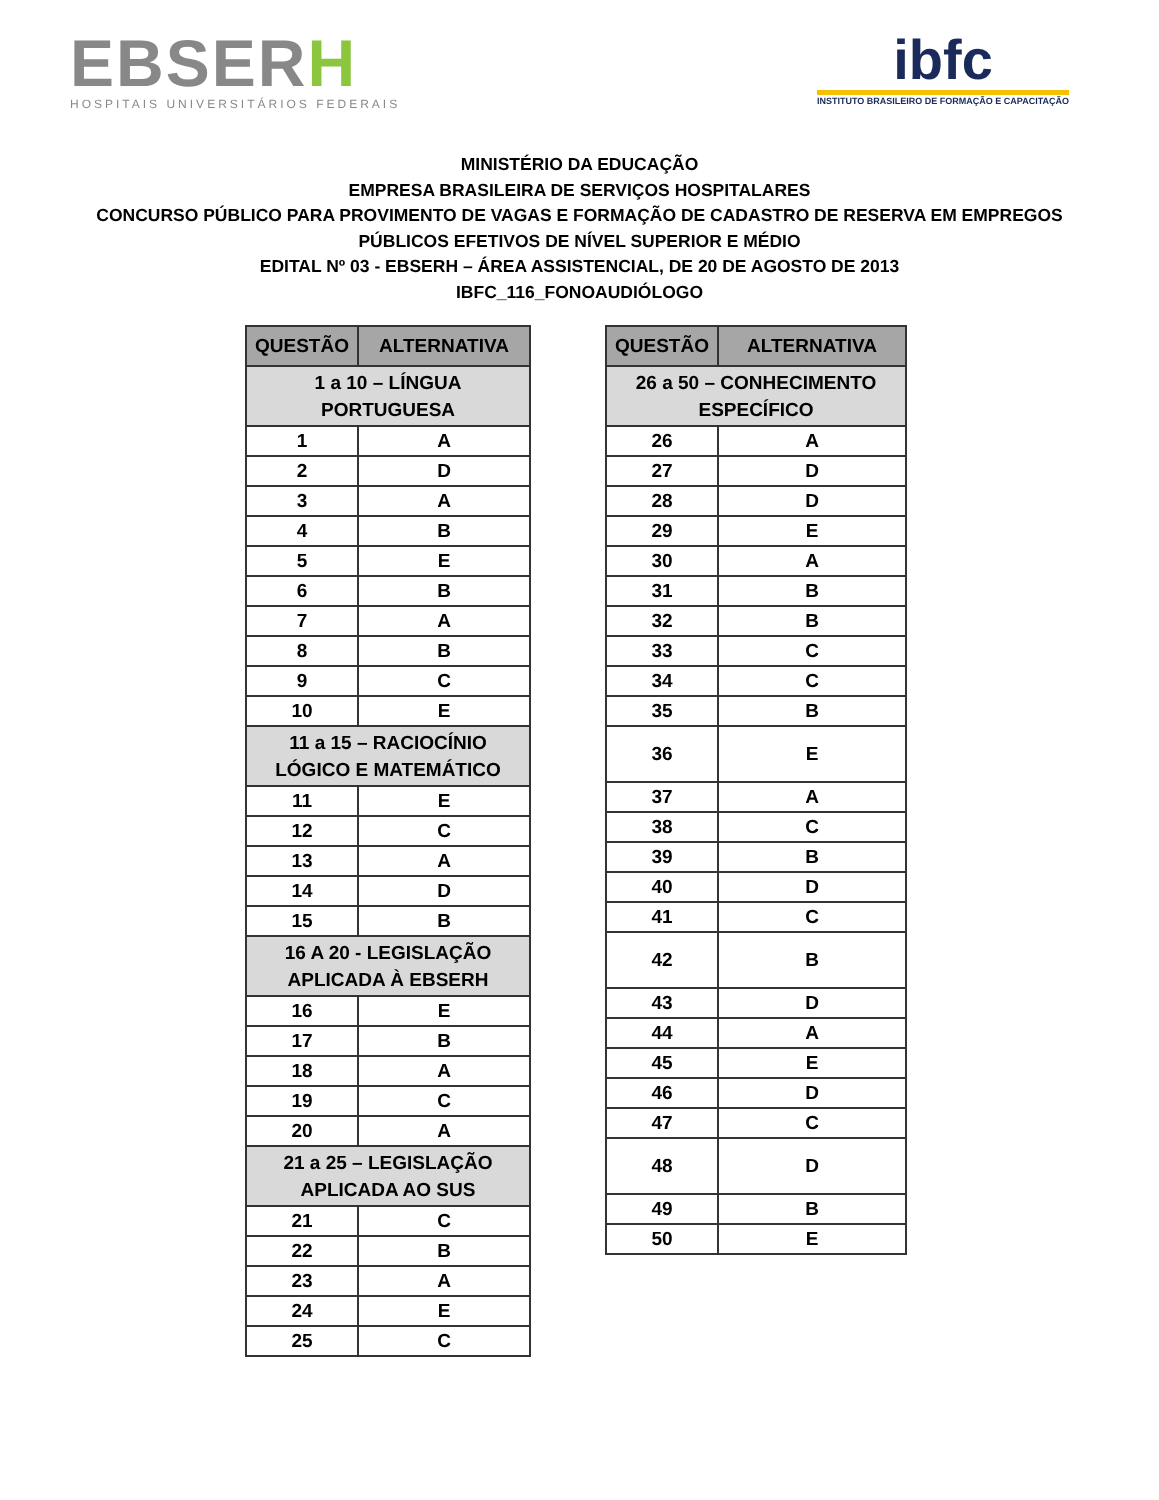EBSERH
HOSPITAIS UNIVERSITÁRIOS FEDERAIS
ibfc
INSTITUTO BRASILEIRO DE FORMAÇÃO E CAPACITAÇÃO
MINISTÉRIO DA EDUCAÇÃO
EMPRESA BRASILEIRA DE SERVIÇOS HOSPITALARES
CONCURSO PÚBLICO PARA PROVIMENTO DE VAGAS E FORMAÇÃO DE CADASTRO DE RESERVA EM EMPREGOS
PÚBLICOS EFETIVOS DE NÍVEL SUPERIOR E MÉDIO
EDITAL Nº 03 - EBSERH – ÁREA ASSISTENCIAL, DE 20 DE AGOSTO DE 2013
IBFC_116_FONOAUDIÓLOGO
| QUESTÃO | ALTERNATIVA |
| --- | --- |
| 1 a 10 – LÍNGUA PORTUGUESA | |
| 1 | A |
| 2 | D |
| 3 | A |
| 4 | B |
| 5 | E |
| 6 | B |
| 7 | A |
| 8 | B |
| 9 | C |
| 10 | E |
| 11 a 15 – RACIOCÍNIO LÓGICO E MATEMÁTICO | |
| 11 | E |
| 12 | C |
| 13 | A |
| 14 | D |
| 15 | B |
| 16 A 20 - LEGISLAÇÃO APLICADA À EBSERH | |
| 16 | E |
| 17 | B |
| 18 | A |
| 19 | C |
| 20 | A |
| 21 a 25 – LEGISLAÇÃO APLICADA AO SUS | |
| 21 | C |
| 22 | B |
| 23 | A |
| 24 | E |
| 25 | C |
| QUESTÃO | ALTERNATIVA |
| --- | --- |
| 26 a 50 – CONHECIMENTO ESPECÍFICO | |
| 26 | A |
| 27 | D |
| 28 | D |
| 29 | E |
| 30 | A |
| 31 | B |
| 32 | B |
| 33 | C |
| 34 | C |
| 35 | B |
| 36 | E |
| 37 | A |
| 38 | C |
| 39 | B |
| 40 | D |
| 41 | C |
| 42 | B |
| 43 | D |
| 44 | A |
| 45 | E |
| 46 | D |
| 47 | C |
| 48 | D |
| 49 | B |
| 50 | E |